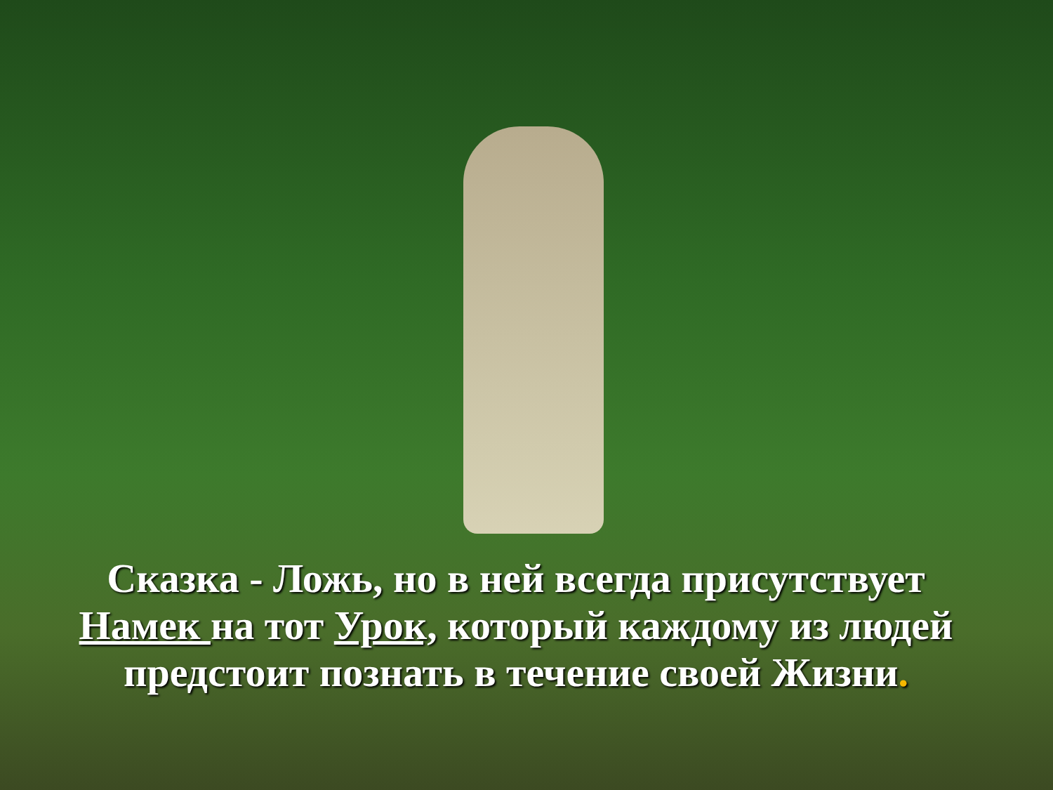Сказка - Ложь, но в ней всегда присутствует Намек на тот Урок, который каждому из людей предстоит познать в течение своей Жизни.